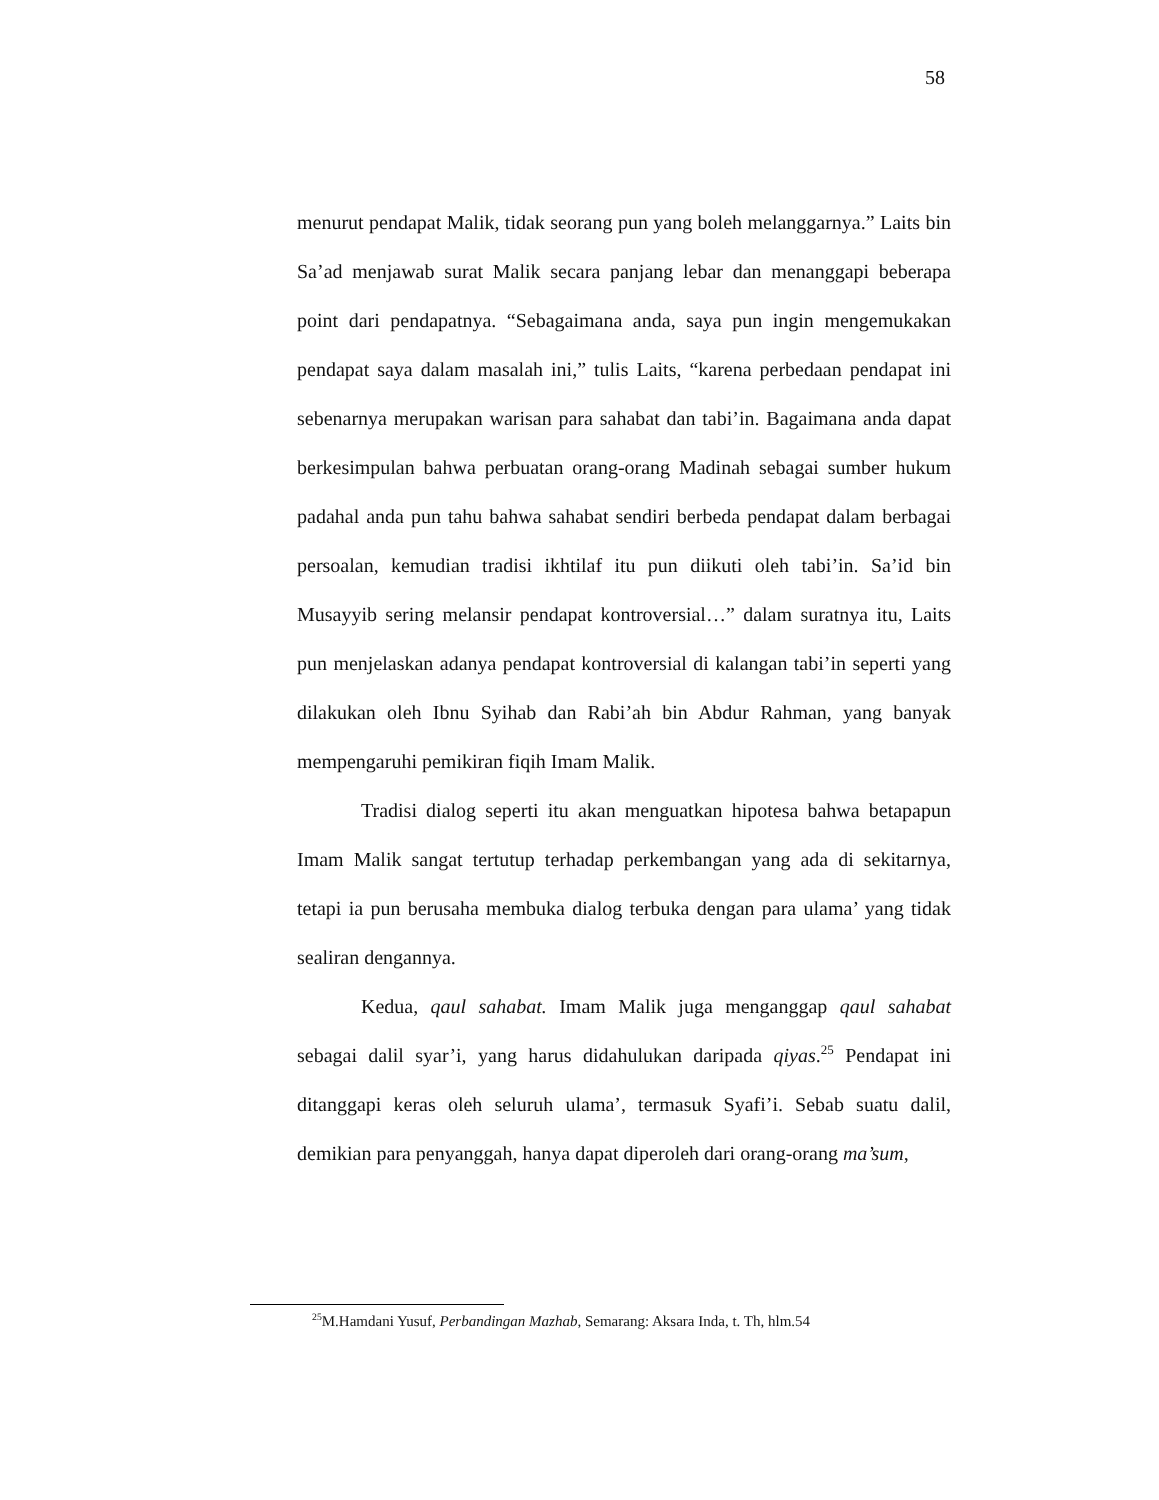58
menurut pendapat Malik, tidak seorang pun yang boleh melanggarnya.” Laits bin Sa’ad menjawab surat Malik secara panjang lebar dan menanggapi beberapa point dari pendapatnya. “Sebagaimana anda, saya pun ingin mengemukakan pendapat saya dalam masalah ini,” tulis Laits, “karena perbedaan pendapat ini sebenarnya merupakan warisan para sahabat dan tabi’in. Bagaimana anda dapat berkesimpulan bahwa perbuatan orang-orang Madinah sebagai sumber hukum padahal anda pun tahu bahwa sahabat sendiri berbeda pendapat dalam berbagai persoalan, kemudian tradisi ikhtilaf itu pun diikuti oleh tabi’in. Sa’id bin Musayyib sering melansir pendapat kontroversial…” dalam suratnya itu, Laits pun menjelaskan adanya pendapat kontroversial di kalangan tabi’in seperti yang dilakukan oleh Ibnu Syihab dan Rabi’ah bin Abdur Rahman, yang banyak mempengaruhi pemikiran fiqih Imam Malik.
Tradisi dialog seperti itu akan menguatkan hipotesa bahwa betapapun Imam Malik sangat tertutup terhadap perkembangan yang ada di sekitarnya, tetapi ia pun berusaha membuka dialog terbuka dengan para ulama’ yang tidak sealiran dengannya.
Kedua, qaul sahabat. Imam Malik juga menganggap qaul sahabat sebagai dalil syar’i, yang harus didahulukan daripada qiyas.<sup>25</sup> Pendapat ini ditanggapi keras oleh seluruh ulama’, termasuk Syafi’i. Sebab suatu dalil, demikian para penyanggah, hanya dapat diperoleh dari orang-orang ma’sum,
<sup>25</sup> M.Hamdani Yusuf, Perbandingan Mazhab, Semarang: Aksara Inda, t. Th, hlm.54